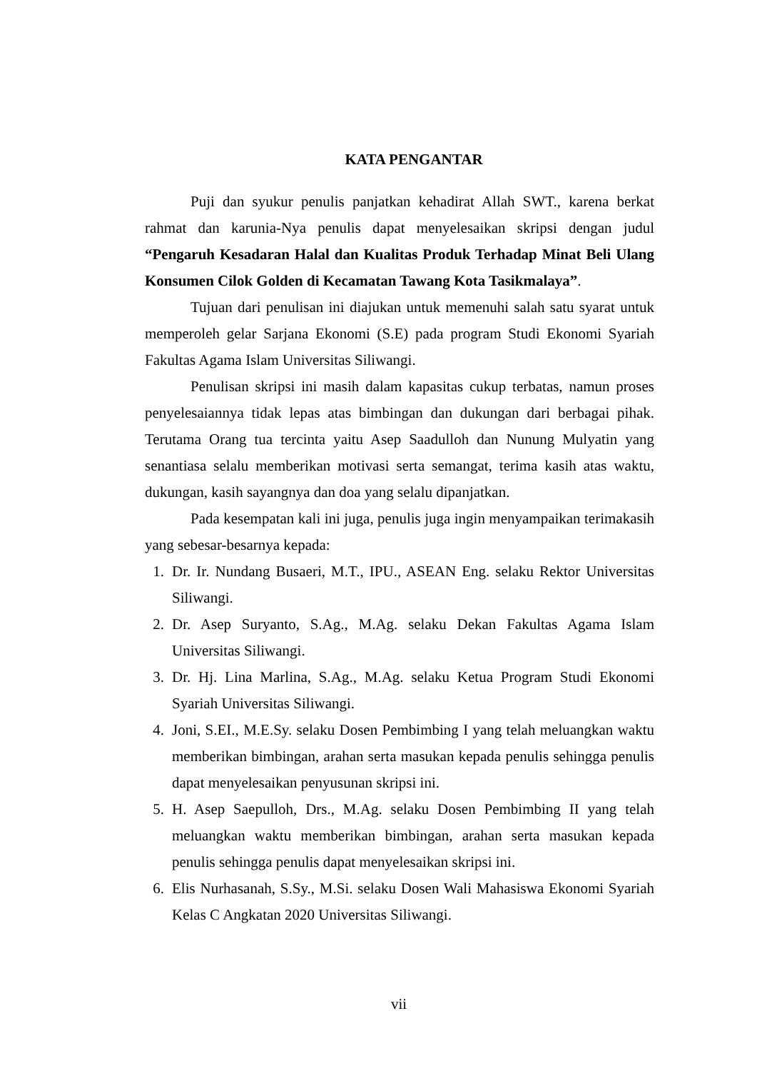KATA PENGANTAR
Puji dan syukur penulis panjatkan kehadirat Allah SWT., karena berkat rahmat dan karunia-Nya penulis dapat menyelesaikan skripsi dengan judul “Pengaruh Kesadaran Halal dan Kualitas Produk Terhadap Minat Beli Ulang Konsumen Cilok Golden di Kecamatan Tawang Kota Tasikmalaya”.
Tujuan dari penulisan ini diajukan untuk memenuhi salah satu syarat untuk memperoleh gelar Sarjana Ekonomi (S.E) pada program Studi Ekonomi Syariah Fakultas Agama Islam Universitas Siliwangi.
Penulisan skripsi ini masih dalam kapasitas cukup terbatas, namun proses penyelesaiannya tidak lepas atas bimbingan dan dukungan dari berbagai pihak. Terutama Orang tua tercinta yaitu Asep Saadulloh dan Nunung Mulyatin yang senantiasa selalu memberikan motivasi serta semangat, terima kasih atas waktu, dukungan, kasih sayangnya dan doa yang selalu dipanjatkan.
Pada kesempatan kali ini juga, penulis juga ingin menyampaikan terimakasih yang sebesar-besarnya kepada:
1. Dr. Ir. Nundang Busaeri, M.T., IPU., ASEAN Eng. selaku Rektor Universitas Siliwangi.
2. Dr. Asep Suryanto, S.Ag., M.Ag. selaku Dekan Fakultas Agama Islam Universitas Siliwangi.
3. Dr. Hj. Lina Marlina, S.Ag., M.Ag. selaku Ketua Program Studi Ekonomi Syariah Universitas Siliwangi.
4. Joni, S.EI., M.E.Sy. selaku Dosen Pembimbing I yang telah meluangkan waktu memberikan bimbingan, arahan serta masukan kepada penulis sehingga penulis dapat menyelesaikan penyusunan skripsi ini.
5. H. Asep Saepulloh, Drs., M.Ag. selaku Dosen Pembimbing II yang telah meluangkan waktu memberikan bimbingan, arahan serta masukan kepada penulis sehingga penulis dapat menyelesaikan skripsi ini.
6. Elis Nurhasanah, S.Sy., M.Si. selaku Dosen Wali Mahasiswa Ekonomi Syariah Kelas C Angkatan 2020 Universitas Siliwangi.
vii